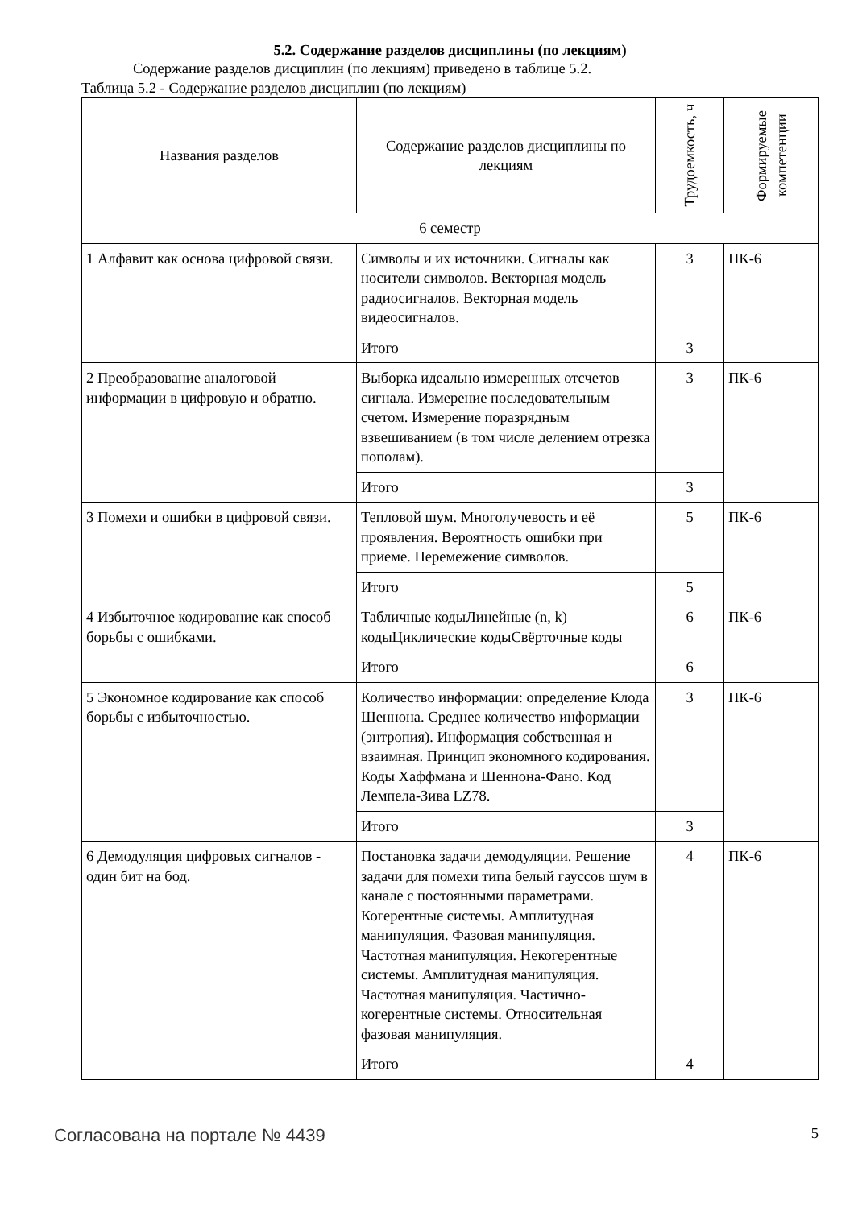5.2. Содержание разделов дисциплины (по лекциям)
Содержание разделов дисциплин (по лекциям) приведено в таблице 5.2.
Таблица 5.2 - Содержание разделов дисциплин (по лекциям)
| Названия разделов | Содержание разделов дисциплины по лекциям | Трудоемкость, ч | Формируемые компетенции |
| --- | --- | --- | --- |
| 6 семестр | | | |
| 1 Алфавит как основа цифровой связи. | Символы и их источники. Сигналы как носители символов. Векторная модель радиосигналов. Векторная модель видеосигналов. | 3 | ПК-6 |
| | Итого | 3 | |
| 2 Преобразование аналоговой информации в цифровую и обратно. | Выборка идеально измеренных отсчетов сигнала. Измерение последовательным счетом. Измерение поразрядным взвешиванием (в том числе делением отрезка пополам). | 3 | ПК-6 |
| | Итого | 3 | |
| 3 Помехи и ошибки в цифровой связи. | Тепловой шум. Многолучевость и её проявления. Вероятность ошибки при приеме. Перемежение символов. | 5 | ПК-6 |
| | Итого | 5 | |
| 4 Избыточное кодирование как способ борьбы с ошибками. | Табличные кодыЛинейные (n, k) кодыЦиклические кодыСвёрточные коды | 6 | ПК-6 |
| | Итого | 6 | |
| 5 Экономное кодирование как способ борьбы с избыточностью. | Количество информации: определение Клода Шеннона. Среднее количество информации (энтропия). Информация собственная и взаимная. Принцип экономного кодирования. Коды Хаффмана и Шеннона-Фано. Код Лемпела-Зива LZ78. | 3 | ПК-6 |
| | Итого | 3 | |
| 6 Демодуляция цифровых сигналов - один бит на бод. | Постановка задачи демодуляции. Решение задачи для помехи типа белый гауссов шум в канале с постоянными параметрами. Когерентные системы. Амплитудная манипуляция. Фазовая манипуляция. Частотная манипуляция. Некогерентные системы. Амплитудная манипуляция. Частотная манипуляция. Частично-когерентные системы. Относительная фазовая манипуляция. | 4 | ПК-6 |
| | Итого | 4 | |
Согласована на портале № 4439 5